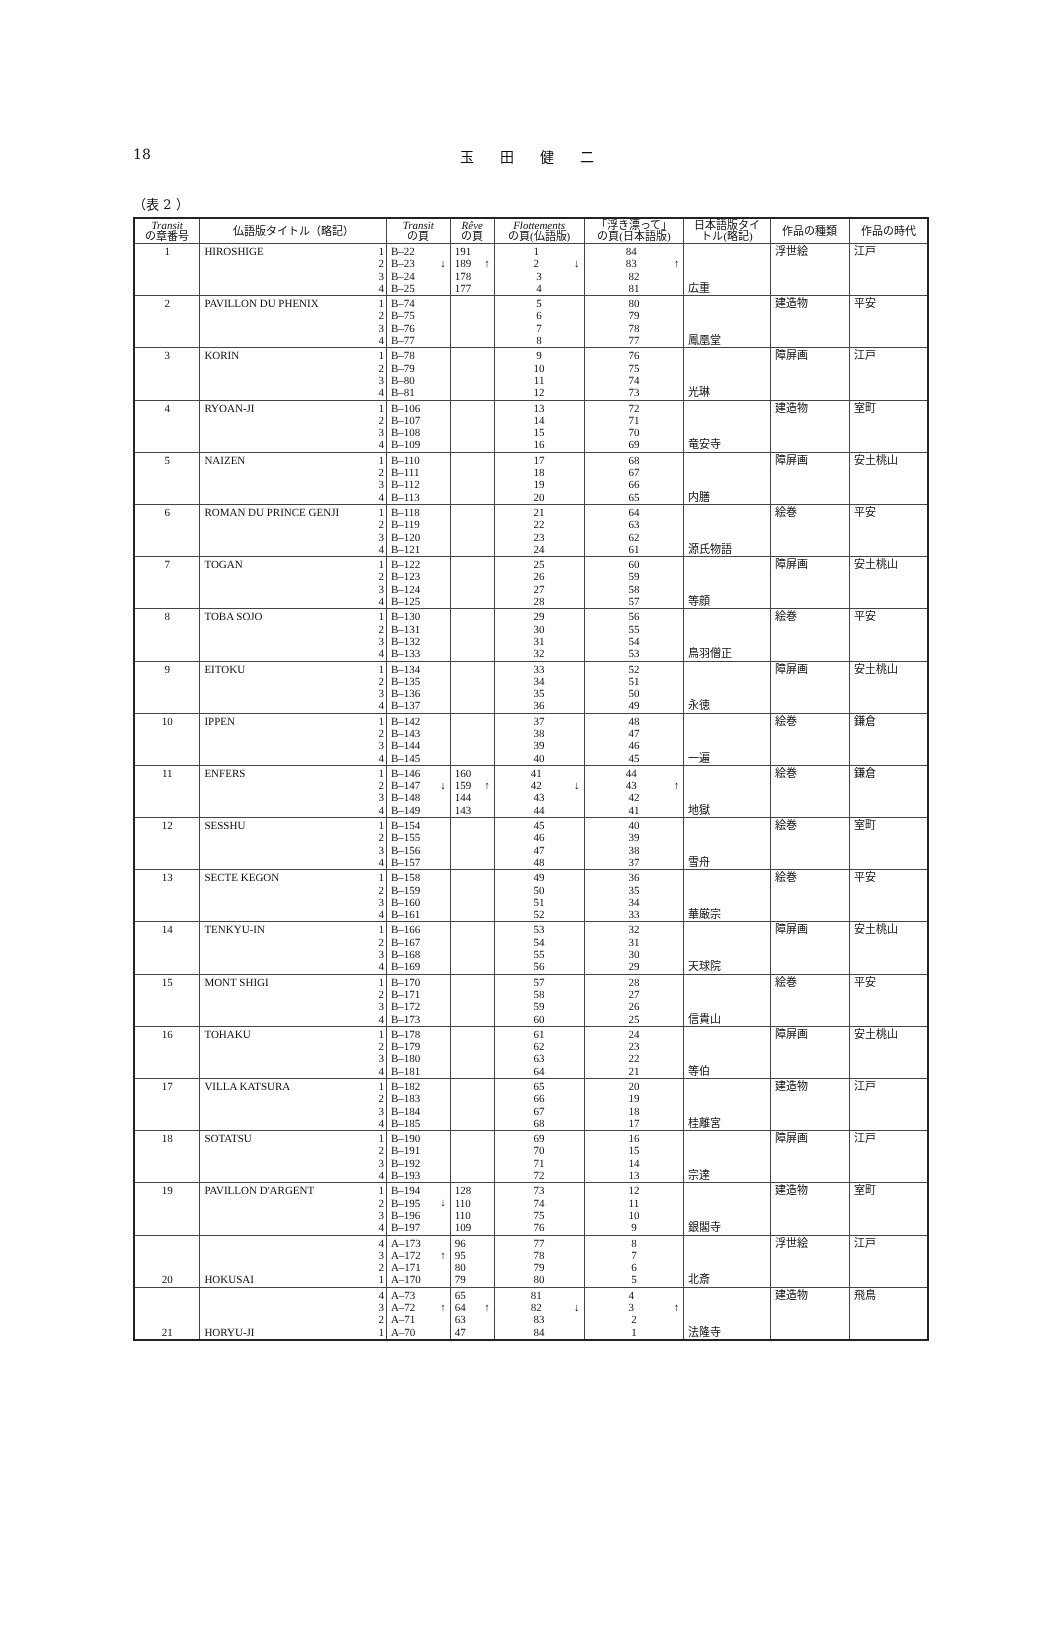18
玉田健二
（表 2 ）
| Transit の章番号 | 仏語版タイトル（略記） | | Transit の頁 | Rêve の頁 | Flottements の頁(仏語版) | 「浮き漂って」 の頁(日本語版) | 日本語版タイ トル(略記) | 作品の種類 | 作品の時代 |
| --- | --- | --- | --- | --- | --- | --- | --- | --- | --- |
| 1 | HIROSHIGE | 1 2 3 4 | ↓ B–22 B–23 B–24 B–25 | ↑ 191 189 178 177 | ↓ 1 2 3 4 | ↑ 84 83 82 81 | 広重 | 浮世絵 | 江戸 |
| 2 | PAVILLON DU PHENIX | 1 2 3 4 | B–74 B–75 B–76 B–77 | | 5 6 7 8 | 80 79 78 77 | 鳳凰堂 | 建造物 | 平安 |
| 3 | KORIN | 1 2 3 4 | B–78 B–79 B–80 B–81 | | 9 10 11 12 | 76 75 74 73 | 光琳 | 障屏画 | 江戸 |
| 4 | RYOAN-JI | 1 2 3 4 | B–106 B–107 B–108 B–109 | | 13 14 15 16 | 72 71 70 69 | 竜安寺 | 建造物 | 室町 |
| 5 | NAIZEN | 1 2 3 4 | B–110 B–111 B–112 B–113 | | 17 18 19 20 | 68 67 66 65 | 内膳 | 障屏画 | 安土桃山 |
| 6 | ROMAN DU PRINCE GENJI | 1 2 3 4 | B–118 B–119 B–120 B–121 | | 21 22 23 24 | 64 63 62 61 | 源氏物語 | 絵巻 | 平安 |
| 7 | TOGAN | 1 2 3 4 | B–122 B–123 B–124 B–125 | | 25 26 27 28 | 60 59 58 57 | 等顔 | 障屏画 | 安土桃山 |
| 8 | TOBA SOJO | 1 2 3 4 | B–130 B–131 B–132 B–133 | | 29 30 31 32 | 56 55 54 53 | 鳥羽僧正 | 絵巻 | 平安 |
| 9 | EITOKU | 1 2 3 4 | B–134 B–135 B–136 B–137 | | 33 34 35 36 | 52 51 50 49 | 永徳 | 障屏画 | 安土桃山 |
| 10 | IPPEN | 1 2 3 4 | B–142 B–143 B–144 B–145 | | 37 38 39 40 | 48 47 46 45 | 一遍 | 絵巻 | 鎌倉 |
| 11 | ENFERS | 1 2 3 4 | ↓ B–146 B–147 B–148 B–149 | ↑ 160 159 144 143 | ↓ 41 42 43 44 | ↑ 44 43 42 41 | 地獄 | 絵巻 | 鎌倉 |
| 12 | SESSHU | 1 2 3 4 | B–154 B–155 B–156 B–157 | | 45 46 47 48 | 40 39 38 37 | 雪舟 | 絵巻 | 室町 |
| 13 | SECTE KEGON | 1 2 3 4 | B–158 B–159 B–160 B–161 | | 49 50 51 52 | 36 35 34 33 | 華厳宗 | 絵巻 | 平安 |
| 14 | TENKYU-IN | 1 2 3 4 | B–166 B–167 B–168 B–169 | | 53 54 55 56 | 32 31 30 29 | 天球院 | 障屏画 | 安土桃山 |
| 15 | MONT SHIGI | 1 2 3 4 | B–170 B–171 B–172 B–173 | | 57 58 59 60 | 28 27 26 25 | 信貴山 | 絵巻 | 平安 |
| 16 | TOHAKU | 1 2 3 4 | B–178 B–179 B–180 B–181 | | 61 62 63 64 | 24 23 22 21 | 等伯 | 障屏画 | 安土桃山 |
| 17 | VILLA KATSURA | 1 2 3 4 | B–182 B–183 B–184 B–185 | | 65 66 67 68 | 20 19 18 17 | 桂離宮 | 建造物 | 江戸 |
| 18 | SOTATSU | 1 2 3 4 | B–190 B–191 B–192 B–193 | | 69 70 71 72 | 16 15 14 13 | 宗達 | 障屏画 | 江戸 |
| 19 | PAVILLON D'ARGENT | 1 2 3 4 | ↓ B–194 B–195 B–196 B–197 | 128 110 110 109 | 73 74 75 76 | 12 11 10 9 | 銀閣寺 | 建造物 | 室町 |
| 20 | HOKUSAI | 4 3 2 1 | ↑ A–173 A–172 A–171 A–170 | 96 95 80 79 | 77 78 79 80 | 8 7 6 5 | 北斎 | 浮世絵 | 江戸 |
| 21 | HORYU-JI | 4 3 2 1 | ↑ A–73 A–72 A–71 A–70 | ↑ 65 64 63 47 | ↓ 81 82 83 84 | ↑ 4 3 2 1 | 法隆寺 | 建造物 | 飛鳥 |